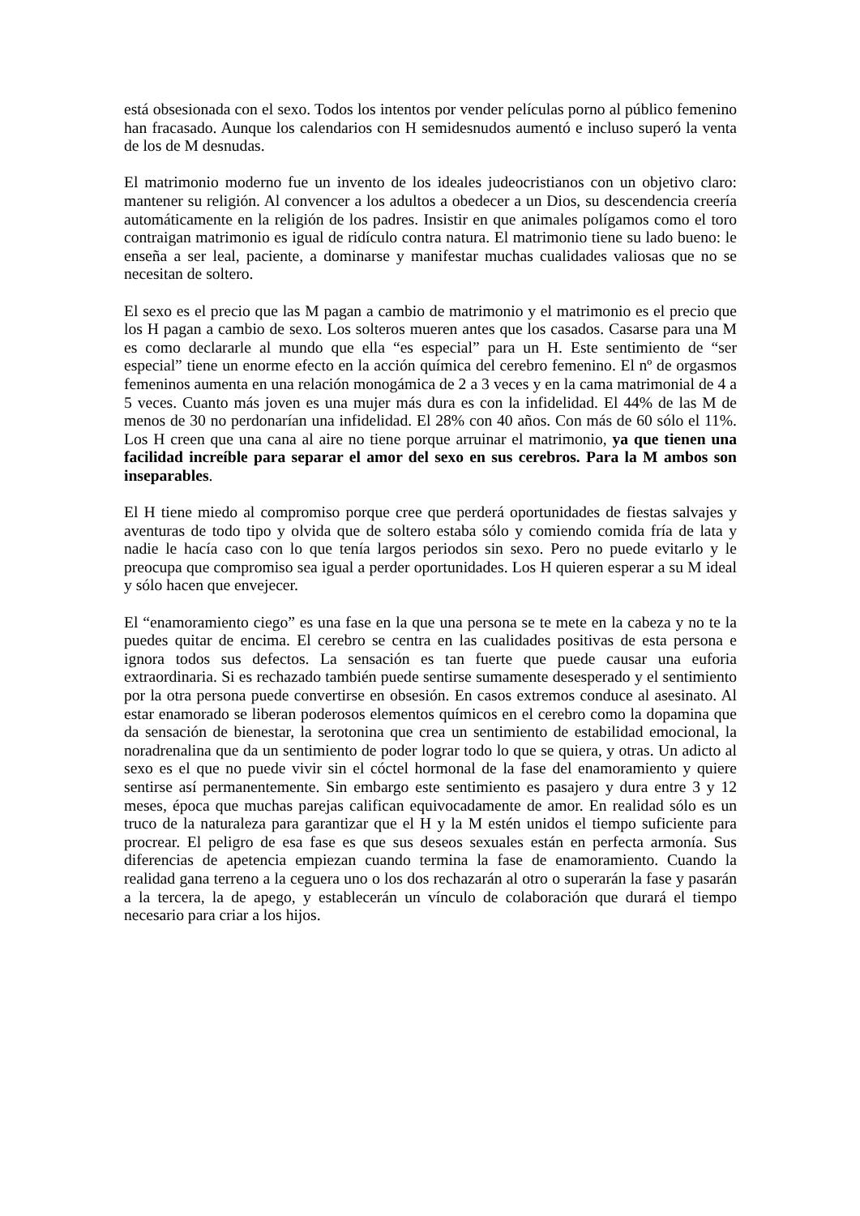está obsesionada con el sexo. Todos los intentos por vender películas porno al público femenino han fracasado. Aunque los calendarios con H semidesnudos aumentó e incluso superó la venta de los de M desnudas.
El matrimonio moderno fue un invento de los ideales judeocristianos con un objetivo claro: mantener su religión. Al convencer a los adultos a obedecer a un Dios, su descendencia creería automáticamente en la religión de los padres. Insistir en que animales polígamos como el toro contraigan matrimonio es igual de ridículo contra natura. El matrimonio tiene su lado bueno: le enseña a ser leal, paciente, a dominarse y manifestar muchas cualidades valiosas que no se necesitan de soltero.
El sexo es el precio que las M pagan a cambio de matrimonio y el matrimonio es el precio que los H pagan a cambio de sexo. Los solteros mueren antes que los casados. Casarse para una M es como declararle al mundo que ella “es especial” para un H. Este sentimiento de “ser especial” tiene un enorme efecto en la acción química del cerebro femenino. El nº de orgasmos femeninos aumenta en una relación monogámica de 2 a 3 veces y en la cama matrimonial de 4 a 5 veces. Cuanto más joven es una mujer más dura es con la infidelidad. El 44% de las M de menos de 30 no perdonarían una infidelidad. El 28% con 40 años. Con más de 60 sólo el 11%. Los H creen que una cana al aire no tiene porque arruinar el matrimonio, ya que tienen una facilidad increíble para separar el amor del sexo en sus cerebros. Para la M ambos son inseparables.
El H tiene miedo al compromiso porque cree que perderá oportunidades de fiestas salvajes y aventuras de todo tipo y olvida que de soltero estaba sólo y comiendo comida fría de lata y nadie le hacía caso con lo que tenía largos periodos sin sexo. Pero no puede evitarlo y le preocupa que compromiso sea igual a perder oportunidades. Los H quieren esperar a su M ideal y sólo hacen que envejecer.
El “enamoramiento ciego” es una fase en la que una persona se te mete en la cabeza y no te la puedes quitar de encima. El cerebro se centra en las cualidades positivas de esta persona e ignora todos sus defectos. La sensación es tan fuerte que puede causar una euforia extraordinaria. Si es rechazado también puede sentirse sumamente desesperado y el sentimiento por la otra persona puede convertirse en obsesión. En casos extremos conduce al asesinato. Al estar enamorado se liberan poderosos elementos químicos en el cerebro como la dopamina que da sensación de bienestar, la serotonina que crea un sentimiento de estabilidad emocional, la noradrenalina que da un sentimiento de poder lograr todo lo que se quiera, y otras. Un adicto al sexo es el que no puede vivir sin el cóctel hormonal de la fase del enamoramiento y quiere sentirse así permanentemente. Sin embargo este sentimiento es pasajero y dura entre 3 y 12 meses, época que muchas parejas califican equivocadamente de amor. En realidad sólo es un truco de la naturaleza para garantizar que el H y la M estén unidos el tiempo suficiente para procrear. El peligro de esa fase es que sus deseos sexuales están en perfecta armonía. Sus diferencias de apetencia empiezan cuando termina la fase de enamoramiento. Cuando la realidad gana terreno a la ceguera uno o los dos rechazarán al otro o superarán la fase y pasarán a la tercera, la de apego, y establecerán un vínculo de colaboración que durará el tiempo necesario para criar a los hijos.